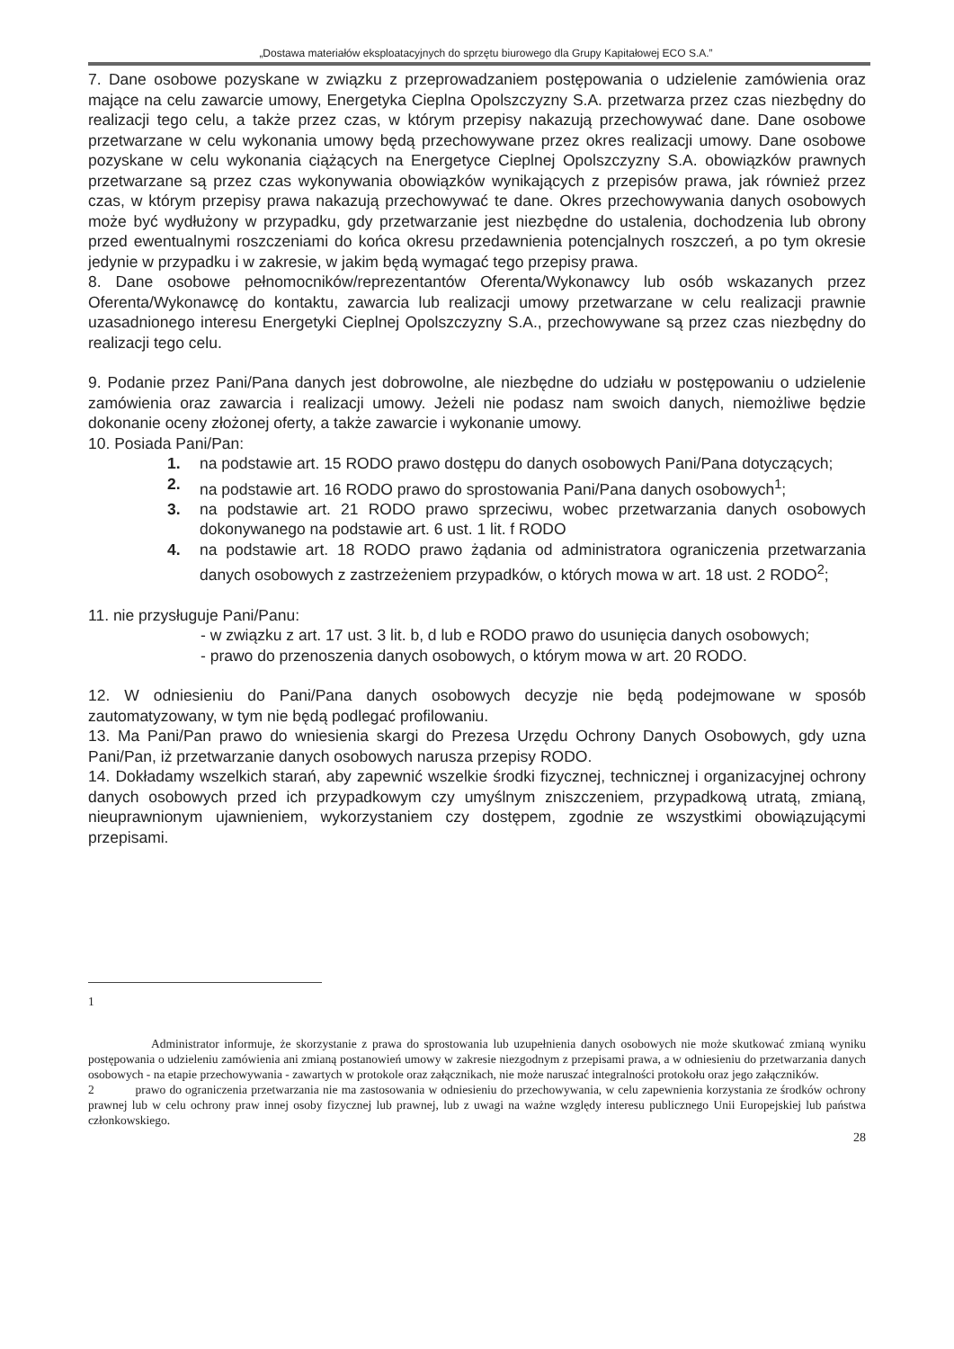„Dostawa materiałów eksploatacyjnych do sprzętu biurowego dla Grupy Kapitałowej ECO S.A.”
7. Dane osobowe pozyskane w związku z przeprowadzaniem postępowania o udzielenie zamówienia oraz mające na celu zawarcie umowy, Energetyka Cieplna Opolszczyzny S.A. przetwarza przez czas niezbędny do realizacji tego celu, a także przez czas, w którym przepisy nakazują przechowywać dane. Dane osobowe przetwarzane w celu wykonania umowy będą przechowywane przez okres realizacji umowy. Dane osobowe pozyskane w celu wykonania ciążących na Energetyce Cieplnej Opolszczyzny S.A. obowiązków prawnych przetwarzane są przez czas wykonywania obowiązków wynikających z przepisów prawa, jak również przez czas, w którym przepisy prawa nakazują przechowywać te dane. Okres przechowywania danych osobowych może być wydłużony w przypadku, gdy przetwarzanie jest niezbędne do ustalenia, dochodzenia lub obrony przed ewentualnymi roszczeniami do końca okresu przedawnienia potencjalnych roszczeń, a po tym okresie jedynie w przypadku i w zakresie, w jakim będą wymagać tego przepisy prawa.
8. Dane osobowe pełnomocników/reprezentantów Oferenta/Wykonawcy lub osób wskazanych przez Oferenta/Wykonawcę do kontaktu, zawarcia lub realizacji umowy przetwarzane w celu realizacji prawnie uzasadnionego interesu Energetyki Cieplnej Opolszczyzny S.A., przechowywane są przez czas niezbędny do realizacji tego celu.
9. Podanie przez Pani/Pana danych jest dobrowolne, ale niezbędne do udziału w postępowaniu o udzielenie zamówienia oraz zawarcia i realizacji umowy. Jeżeli nie podasz nam swoich danych, niemożliwe będzie dokonanie oceny złożonej oferty, a także zawarcie i wykonanie umowy.
10. Posiada Pani/Pan:
1. na podstawie art. 15 RODO prawo dostępu do danych osobowych Pani/Pana dotyczących;
2. na podstawie art. 16 RODO prawo do sprostowania Pani/Pana danych osobowych<sup>1</sup>;
3. na podstawie art. 21 RODO prawo sprzeciwu, wobec przetwarzania danych osobowych dokonywanego na podstawie art. 6 ust. 1 lit. f RODO
4. na podstawie art. 18 RODO prawo żądania od administratora ograniczenia przetwarzania danych osobowych z zastrzeżeniem przypadków, o których mowa w art. 18 ust. 2 RODO<sup>2</sup>;
11. nie przysługuje Pani/Panu:
- w związku z art. 17 ust. 3 lit. b, d lub e RODO prawo do usunięcia danych osobowych;
- prawo do przenoszenia danych osobowych, o którym mowa w art. 20 RODO.
12. W odniesieniu do Pani/Pana danych osobowych decyzje nie będą podejmowane w sposób zautomatyzowany, w tym nie będą podlegać profilowaniu.
13. Ma Pani/Pan prawo do wniesienia skargi do Prezesa Urzędu Ochrony Danych Osobowych, gdy uzna Pani/Pan, iż przetwarzanie danych osobowych narusza przepisy RODO.
14. Dokładamy wszelkich starań, aby zapewnić wszelkie środki fizycznej, technicznej i organizacyjnej ochrony danych osobowych przed ich przypadkowym czy umyślnym zniszczeniem, przypadkową utratą, zmianą, nieuprawnionym ujawnieniem, wykorzystaniem czy dostępem, zgodnie ze wszystkimi obowiązującymi przepisami.
1
Administrator informuje, że skorzystanie z prawa do sprostowania lub uzupełnienia danych osobowych nie może skutkować zmianą wyniku postępowania o udzieleniu zamówienia ani zmianą postanowień umowy w zakresie niezgodnym z przepisami prawa, a w odniesieniu do przetwarzania danych osobowych - na etapie przechowywania - zawartych w protokole oraz załącznikach, nie może naruszać integralności protokołu oraz jego załączników.
2 prawo do ograniczenia przetwarzania nie ma zastosowania w odniesieniu do przechowywania, w celu zapewnienia korzystania ze środków ochrony prawnej lub w celu ochrony praw innej osoby fizycznej lub prawnej, lub z uwagi na ważne względy interesu publicznego Unii Europejskiej lub państwa członkowskiego.
28